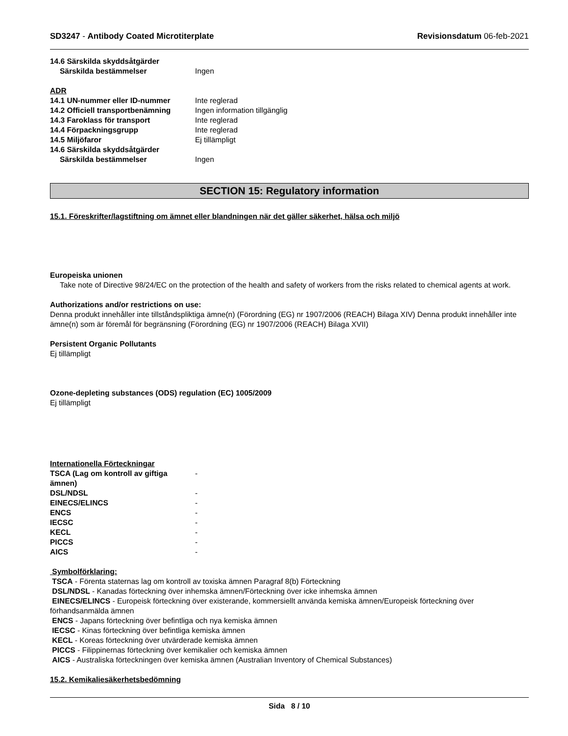SD3247 - Antibody Coated Microtiterplate
Revisionsdatum 06-feb-2021
14.6 Särskilda skyddsåtgärder
Särskilda bestämmelser Ingen
ADR
14.1 UN-nummer eller ID-nummer Inte reglerad
14.2 Officiell transportbenämning Ingen information tillgänglig
14.3 Faroklass för transport Inte reglerad
14.4 Förpackningsgrupp Inte reglerad
14.5 Miljöfaror Ej tillämpligt
14.6 Särskilda skyddsåtgärder
Särskilda bestämmelser Ingen
SECTION 15: Regulatory information
15.1. Föreskrifter/lagstiftning om ämnet eller blandningen när det gäller säkerhet, hälsa och miljö
Europeiska unionen
Take note of Directive 98/24/EC on the protection of the health and safety of workers from the risks related to chemical agents at work.
Authorizations and/or restrictions on use:
Denna produkt innehåller inte tillståndspliktiga ämne(n) (Förordning (EG) nr 1907/2006 (REACH) Bilaga XIV) Denna produkt innehåller inte ämne(n) som är föremål för begränsning (Förordning (EG) nr 1907/2006 (REACH) Bilaga XVII)
Persistent Organic Pollutants
Ej tillämpligt
Ozone-depleting substances (ODS) regulation (EC) 1005/2009
Ej tillämpligt
Internationella Förteckningar
TSCA (Lag om kontroll av giftiga ämnen) -
DSL/NDSL -
EINECS/ELINCS -
ENCS -
IECSC -
KECL -
PICCS -
AICS -
Symbolförklaring:
TSCA - Förenta staternas lag om kontroll av toxiska ämnen Paragraf 8(b) Förteckning
DSL/NDSL - Kanadas förteckning över inhemska ämnen/Förteckning över icke inhemska ämnen
EINECS/ELINCS - Europeisk förteckning över existerande, kommersiellt använda kemiska ämnen/Europeisk förteckning över förhandsanmälda ämnen
ENCS - Japans förteckning över befintliga och nya kemiska ämnen
IECSC - Kinas förteckning över befintliga kemiska ämnen
KECL - Koreas förteckning över utvärderade kemiska ämnen
PICCS - Filippinernas förteckning över kemikalier och kemiska ämnen
AICS - Australiska förteckningen över kemiska ämnen (Australian Inventory of Chemical Substances)
15.2. Kemikaliesäkerhetsbedömning
Sida 8 / 10